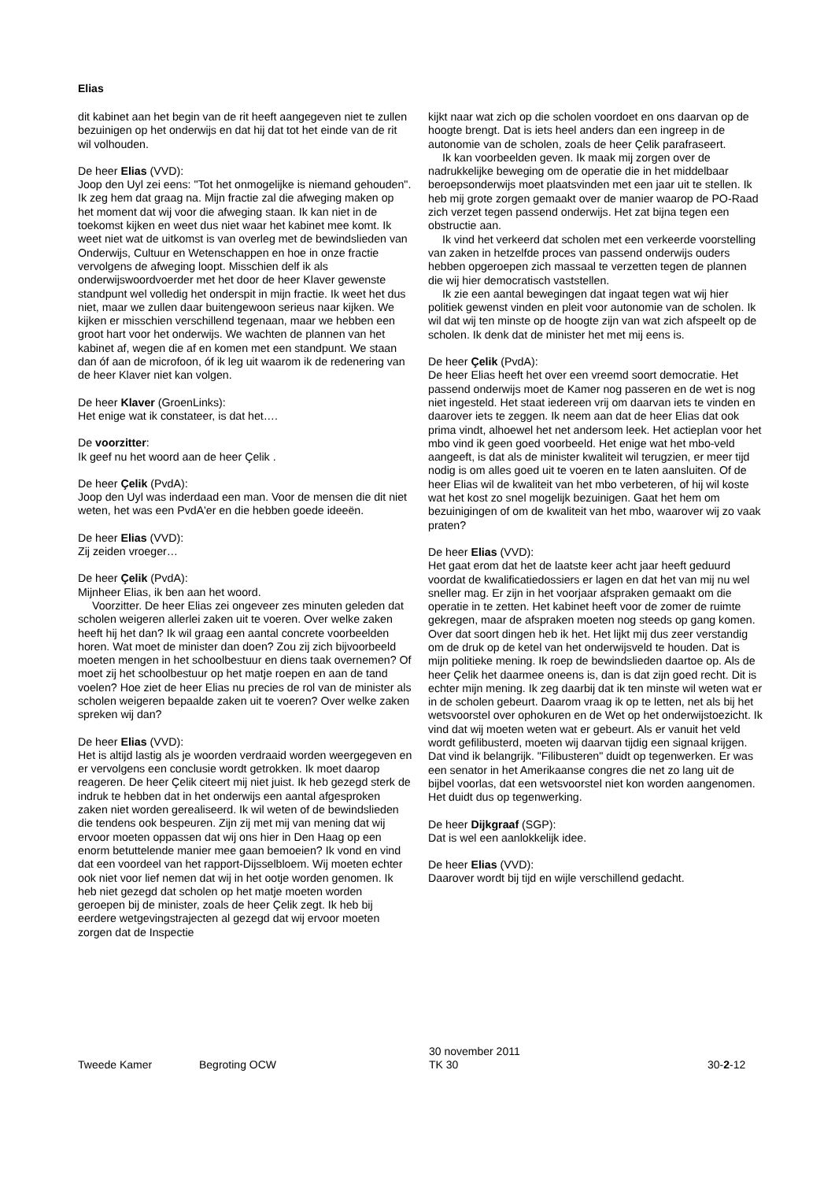Elias
dit kabinet aan het begin van de rit heeft aangegeven niet te zullen bezuinigen op het onderwijs en dat hij dat tot het einde van de rit wil volhouden.
De heer Elias (VVD):
Joop den Uyl zei eens: "Tot het onmogelijke is niemand gehouden". Ik zeg hem dat graag na. Mijn fractie zal die afweging maken op het moment dat wij voor die afweging staan. Ik kan niet in de toekomst kijken en weet dus niet waar het kabinet mee komt. Ik weet niet wat de uitkomst is van overleg met de bewindslieden van Onderwijs, Cultuur en Wetenschappen en hoe in onze fractie vervolgens de afweging loopt. Misschien delf ik als onderwijswoordvoerder met het door de heer Klaver gewenste standpunt wel volledig het onderspit in mijn fractie. Ik weet het dus niet, maar we zullen daar buitengewoon serieus naar kijken. We kijken er misschien verschillend tegenaan, maar we hebben een groot hart voor het onderwijs. We wachten de plannen van het kabinet af, wegen die af en komen met een standpunt. We staan dan óf aan de microfoon, óf ik leg uit waarom ik de redenering van de heer Klaver niet kan volgen.
De heer Klaver (GroenLinks):
Het enige wat ik constateer, is dat het….
De voorzitter:
Ik geef nu het woord aan de heer Çelik .
De heer Çelik (PvdA):
Joop den Uyl was inderdaad een man. Voor de mensen die dit niet weten, het was een PvdA'er en die hebben goede ideeën.
De heer Elias (VVD):
Zij zeiden vroeger…
De heer Çelik (PvdA):
Mijnheer Elias, ik ben aan het woord.
Voorzitter. De heer Elias zei ongeveer zes minuten geleden dat scholen weigeren allerlei zaken uit te voeren. Over welke zaken heeft hij het dan? Ik wil graag een aantal concrete voorbeelden horen. Wat moet de minister dan doen? Zou zij zich bijvoorbeeld moeten mengen in het schoolbestuur en diens taak overnemen? Of moet zij het schoolbestuur op het matje roepen en aan de tand voelen? Hoe ziet de heer Elias nu precies de rol van de minister als scholen weigeren bepaalde zaken uit te voeren? Over welke zaken spreken wij dan?
De heer Elias (VVD):
Het is altijd lastig als je woorden verdraaid worden weergegeven en er vervolgens een conclusie wordt getrokken. Ik moet daarop reageren. De heer Çelik citeert mij niet juist. Ik heb gezegd sterk de indruk te hebben dat in het onderwijs een aantal afgesproken zaken niet worden gerealiseerd. Ik wil weten of de bewindslieden die tendens ook bespeuren. Zijn zij met mij van mening dat wij ervoor moeten oppassen dat wij ons hier in Den Haag op een enorm betuttelende manier mee gaan bemoeien? Ik vond en vind dat een voordeel van het rapport-Dijsselbloem. Wij moeten echter ook niet voor lief nemen dat wij in het ootje worden genomen. Ik heb niet gezegd dat scholen op het matje moeten worden geroepen bij de minister, zoals de heer Çelik zegt. Ik heb bij eerdere wetgevingstrajecten al gezegd dat wij ervoor moeten zorgen dat de Inspectie
kijkt naar wat zich op die scholen voordoet en ons daarvan op de hoogte brengt. Dat is iets heel anders dan een ingreep in de autonomie van de scholen, zoals de heer Çelik parafraseert.
Ik kan voorbeelden geven. Ik maak mij zorgen over de nadrukkelijke beweging om de operatie die in het middelbaar beroepsonderwijs moet plaatsvinden met een jaar uit te stellen. Ik heb mij grote zorgen gemaakt over de manier waarop de PO-Raad zich verzet tegen passend onderwijs. Het zat bijna tegen een obstructie aan.
Ik vind het verkeerd dat scholen met een verkeerde voorstelling van zaken in hetzelfde proces van passend onderwijs ouders hebben opgeroepen zich massaal te verzetten tegen de plannen die wij hier democratisch vaststellen.
Ik zie een aantal bewegingen dat ingaat tegen wat wij hier politiek gewenst vinden en pleit voor autonomie van de scholen. Ik wil dat wij ten minste op de hoogte zijn van wat zich afspeelt op de scholen. Ik denk dat de minister het met mij eens is.
De heer Çelik (PvdA):
De heer Elias heeft het over een vreemd soort democratie. Het passend onderwijs moet de Kamer nog passeren en de wet is nog niet ingesteld. Het staat iedereen vrij om daarvan iets te vinden en daarover iets te zeggen. Ik neem aan dat de heer Elias dat ook prima vindt, alhoewel het net andersom leek. Het actieplan voor het mbo vind ik geen goed voorbeeld. Het enige wat het mbo-veld aangeeft, is dat als de minister kwaliteit wil terugzien, er meer tijd nodig is om alles goed uit te voeren en te laten aansluiten. Of de heer Elias wil de kwaliteit van het mbo verbeteren, of hij wil koste wat het kost zo snel mogelijk bezuinigen. Gaat het hem om bezuinigingen of om de kwaliteit van het mbo, waarover wij zo vaak praten?
De heer Elias (VVD):
Het gaat erom dat het de laatste keer acht jaar heeft geduurd voordat de kwalificatiedossiers er lagen en dat het van mij nu wel sneller mag. Er zijn in het voorjaar afspraken gemaakt om die operatie in te zetten. Het kabinet heeft voor de zomer de ruimte gekregen, maar de afspraken moeten nog steeds op gang komen. Over dat soort dingen heb ik het. Het lijkt mij dus zeer verstandig om de druk op de ketel van het onderwijsveld te houden. Dat is mijn politieke mening. Ik roep de bewindslieden daartoe op. Als de heer Çelik het daarmee oneens is, dan is dat zijn goed recht. Dit is echter mijn mening. Ik zeg daarbij dat ik ten minste wil weten wat er in de scholen gebeurt. Daarom vraag ik op te letten, net als bij het wetsvoorstel over ophokuren en de Wet op het onderwijstoezicht. Ik vind dat wij moeten weten wat er gebeurt. Als er vanuit het veld wordt gefilibusterd, moeten wij daarvan tijdig een signaal krijgen. Dat vind ik belangrijk. "Filibusteren" duidt op tegenwerken. Er was een senator in het Amerikaanse congres die net zo lang uit de bijbel voorlas, dat een wetsvoorstel niet kon worden aangenomen. Het duidt dus op tegenwerking.
De heer Dijkgraaf (SGP):
Dat is wel een aanlokkelijk idee.
De heer Elias (VVD):
Daarover wordt bij tijd en wijle verschillend gedacht.
Tweede Kamer Begroting OCW
30 november 2011
TK 30
30-2-12